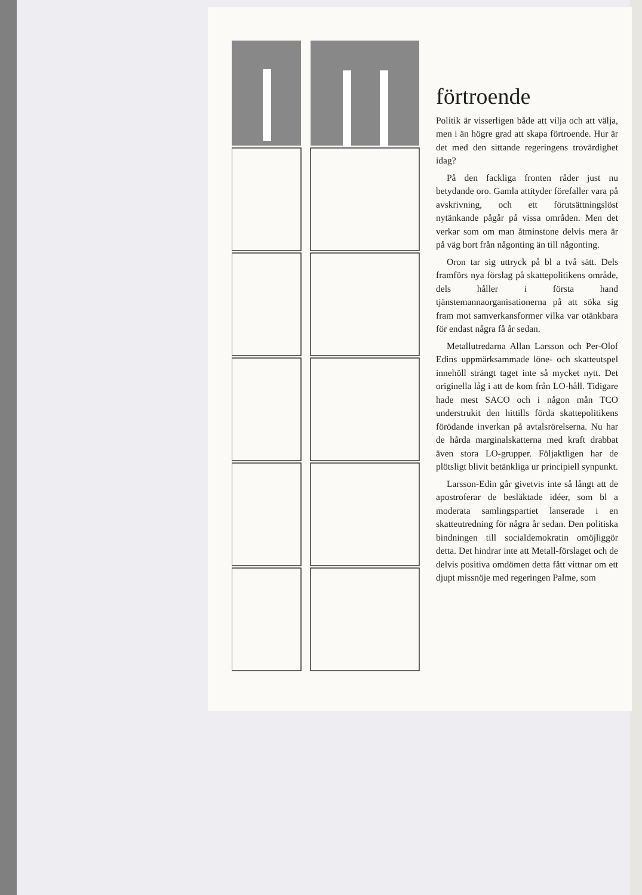förtroende
Politik är visserligen både att vilja och att välja, men i än högre grad att skapa förtroende. Hur är det med den sittande regeringens trovärdighet idag?
På den fackliga fronten råder just nu betydande oro. Gamla attityder förefaller vara på avskrivning, och ett förutsättningslöst nytänkande pågår på vissa områden. Men det verkar som om man åtminstone delvis mera är på väg bort från någonting än till någonting.
Oron tar sig uttryck på bl a två sätt. Dels framförs nya förslag på skattepolitikens område, dels håller i första hand tjänstemannaorganisationerna på att söka sig fram mot samverkansformer vilka var otänkbara för endast några få år sedan.
Metallutredarna Allan Larsson och Per-Olof Edins uppmärksammade löne- och skatteutspel innehöll strängt taget inte så mycket nytt. Det originella låg i att de kom från LO-håll. Tidigare hade mest SACO och i någon mån TCO understrukit den hittills förda skattepolitikens förödande inverkan på avtalsrörelserna. Nu har de hårda marginalskatterna med kraft drabbat även stora LO-grupper. Följaktligen har de plötsligt blivit betänkliga ur principiell synpunkt.
Larsson-Edin går givetvis inte så långt att de apostroferar de besläktade idéer, som bl a moderata samlingspartiet lanserade i en skatteutredning för några år sedan. Den politiska bindningen till socialdemokratin omöjliggör detta. Det hindrar inte att Metall-förslaget och de delvis positiva omdömen detta fått vittnar om ett djupt missnöje med regeringen Palme, som